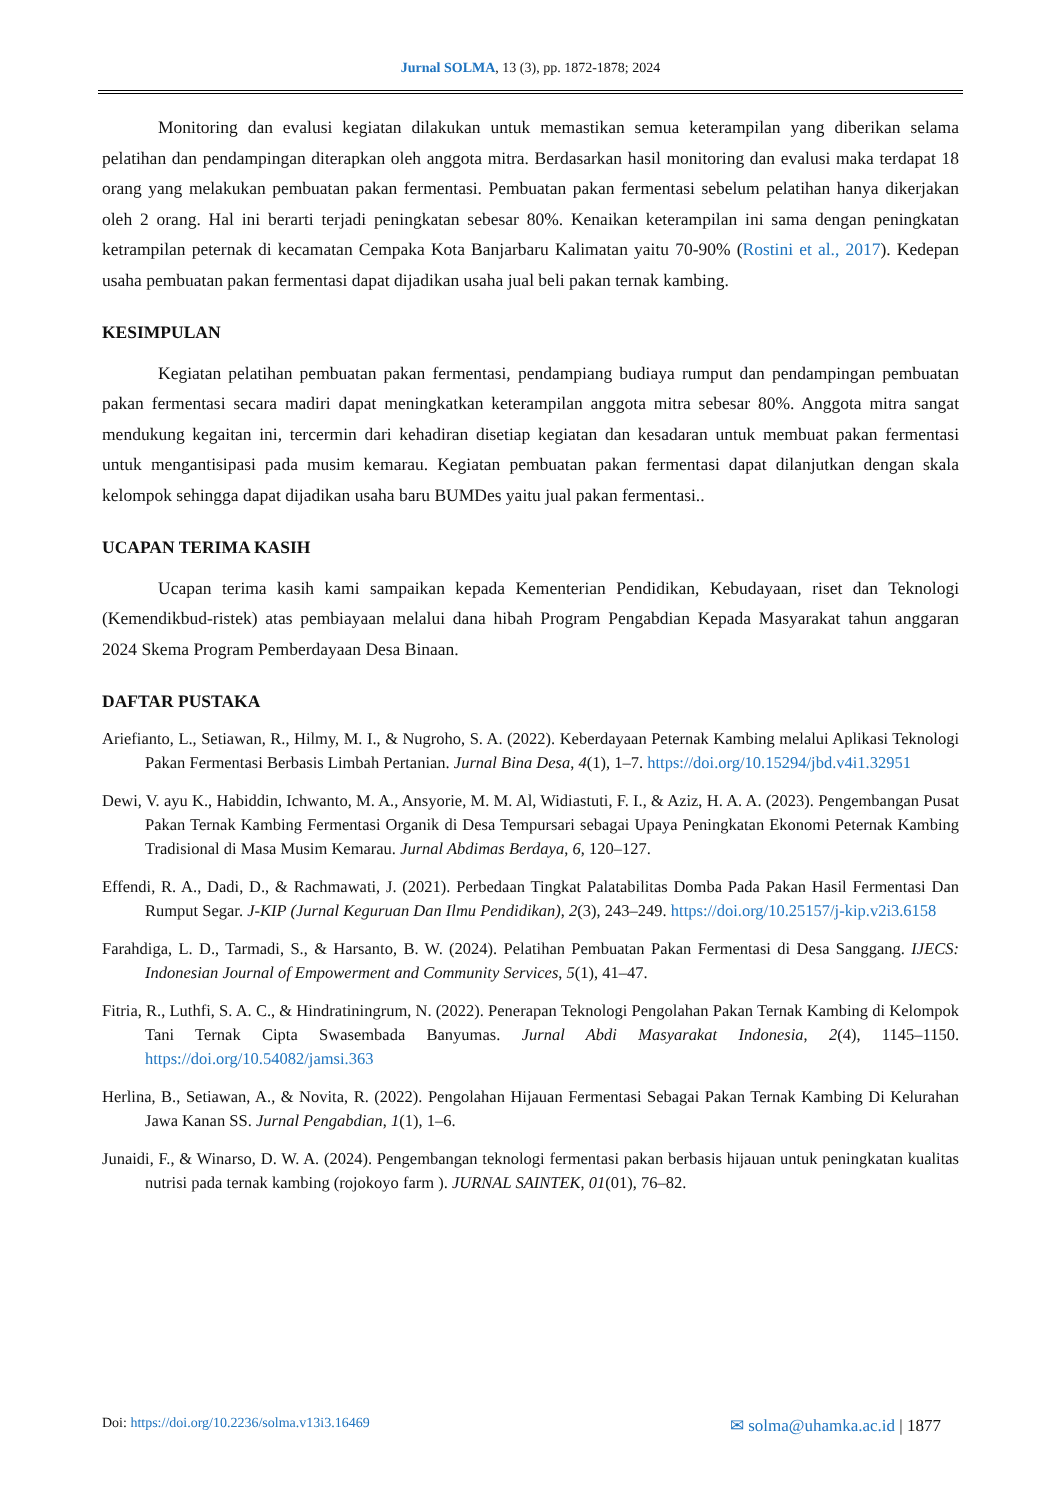Jurnal SOLMA, 13 (3), pp. 1872-1878; 2024
Monitoring dan evalusi kegiatan dilakukan untuk memastikan semua keterampilan yang diberikan selama pelatihan dan pendampingan diterapkan oleh anggota mitra. Berdasarkan hasil monitoring dan evalusi maka terdapat 18 orang yang melakukan pembuatan pakan fermentasi. Pembuatan pakan fermentasi sebelum pelatihan hanya dikerjakan oleh 2 orang. Hal ini berarti terjadi peningkatan sebesar 80%. Kenaikan keterampilan ini sama dengan peningkatan ketrampilan peternak di kecamatan Cempaka Kota Banjarbaru Kalimatan yaitu 70-90% (Rostini et al., 2017). Kedepan usaha pembuatan pakan fermentasi dapat dijadikan usaha jual beli pakan ternak kambing.
KESIMPULAN
Kegiatan pelatihan pembuatan pakan fermentasi, pendampiang budiaya rumput dan pendampingan pembuatan pakan fermentasi secara madiri dapat meningkatkan keterampilan anggota mitra sebesar 80%. Anggota mitra sangat mendukung kegaitan ini, tercermin dari kehadiran disetiap kegiatan dan kesadaran untuk membuat pakan fermentasi untuk mengantisipasi pada musim kemarau. Kegiatan pembuatan pakan fermentasi dapat dilanjutkan dengan skala kelompok sehingga dapat dijadikan usaha baru BUMDes yaitu jual pakan fermentasi..
UCAPAN TERIMA KASIH
Ucapan terima kasih kami sampaikan kepada Kementerian Pendidikan, Kebudayaan, riset dan Teknologi (Kemendikbud-ristek) atas pembiayaan melalui dana hibah Program Pengabdian Kepada Masyarakat tahun anggaran 2024 Skema Program Pemberdayaan Desa Binaan.
DAFTAR PUSTAKA
Ariefianto, L., Setiawan, R., Hilmy, M. I., & Nugroho, S. A. (2022). Keberdayaan Peternak Kambing melalui Aplikasi Teknologi Pakan Fermentasi Berbasis Limbah Pertanian. Jurnal Bina Desa, 4(1), 1–7. https://doi.org/10.15294/jbd.v4i1.32951
Dewi, V. ayu K., Habiddin, Ichwanto, M. A., Ansyorie, M. M. Al, Widiastuti, F. I., & Aziz, H. A. A. (2023). Pengembangan Pusat Pakan Ternak Kambing Fermentasi Organik di Desa Tempursari sebagai Upaya Peningkatan Ekonomi Peternak Kambing Tradisional di Masa Musim Kemarau. Jurnal Abdimas Berdaya, 6, 120–127.
Effendi, R. A., Dadi, D., & Rachmawati, J. (2021). Perbedaan Tingkat Palatabilitas Domba Pada Pakan Hasil Fermentasi Dan Rumput Segar. J-KIP (Jurnal Keguruan Dan Ilmu Pendidikan), 2(3), 243–249. https://doi.org/10.25157/j-kip.v2i3.6158
Farahdiga, L. D., Tarmadi, S., & Harsanto, B. W. (2024). Pelatihan Pembuatan Pakan Fermentasi di Desa Sanggang. IJECS: Indonesian Journal of Empowerment and Community Services, 5(1), 41–47.
Fitria, R., Luthfi, S. A. C., & Hindratiningrum, N. (2022). Penerapan Teknologi Pengolahan Pakan Ternak Kambing di Kelompok Tani Ternak Cipta Swasembada Banyumas. Jurnal Abdi Masyarakat Indonesia, 2(4), 1145–1150. https://doi.org/10.54082/jamsi.363
Herlina, B., Setiawan, A., & Novita, R. (2022). Pengolahan Hijauan Fermentasi Sebagai Pakan Ternak Kambing Di Kelurahan Jawa Kanan SS. Jurnal Pengabdian, 1(1), 1–6.
Junaidi, F., & Winarso, D. W. A. (2024). Pengembangan teknologi fermentasi pakan berbasis hijauan untuk peningkatan kualitas nutrisi pada ternak kambing (rojokoyo farm ). JURNAL SAINTEK, 01(01), 76–82.
Doi: https://doi.org/10.2236/solma.v13i3.16469 ✉ solma@uhamka.ac.id | 1877